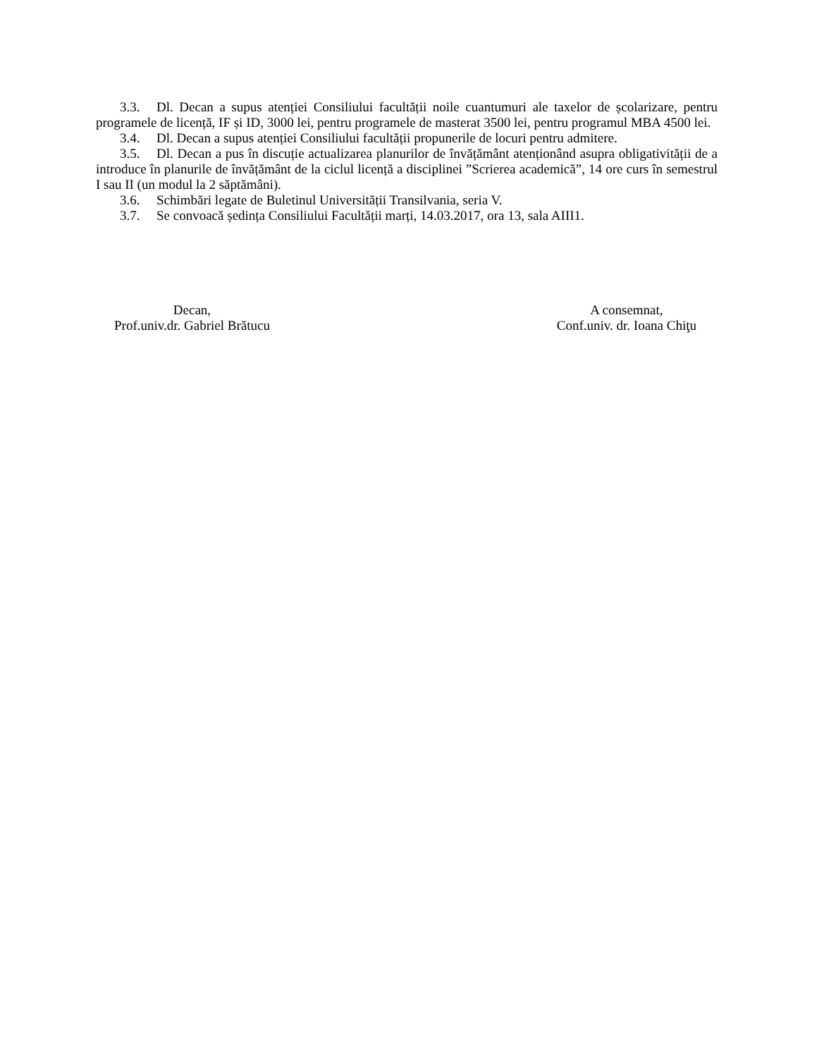3.3. Dl. Decan a supus atenției Consiliului facultății noile cuantumuri ale taxelor de școlarizare, pentru programele de licență, IF și ID, 3000 lei, pentru programele de masterat 3500 lei, pentru programul MBA 4500 lei.
3.4. Dl. Decan a supus atenției Consiliului facultății propunerile de locuri pentru admitere.
3.5. Dl. Decan a pus în discuție actualizarea planurilor de învățământ atenționând asupra obligativității de a introduce în planurile de învățământ de la ciclul licență a disciplinei ”Scrierea academică”, 14 ore curs în semestrul I sau II (un modul la 2 săptămâni).
3.6. Schimbări legate de Buletinul Universității Transilvania, seria V.
3.7. Se convoacă ședința Consiliului Facultății marți, 14.03.2017, ora 13, sala AIII1.
Decan,
Prof.univ.dr. Gabriel Brătucu
A consemnat,
Conf.univ. dr. Ioana Chiţu